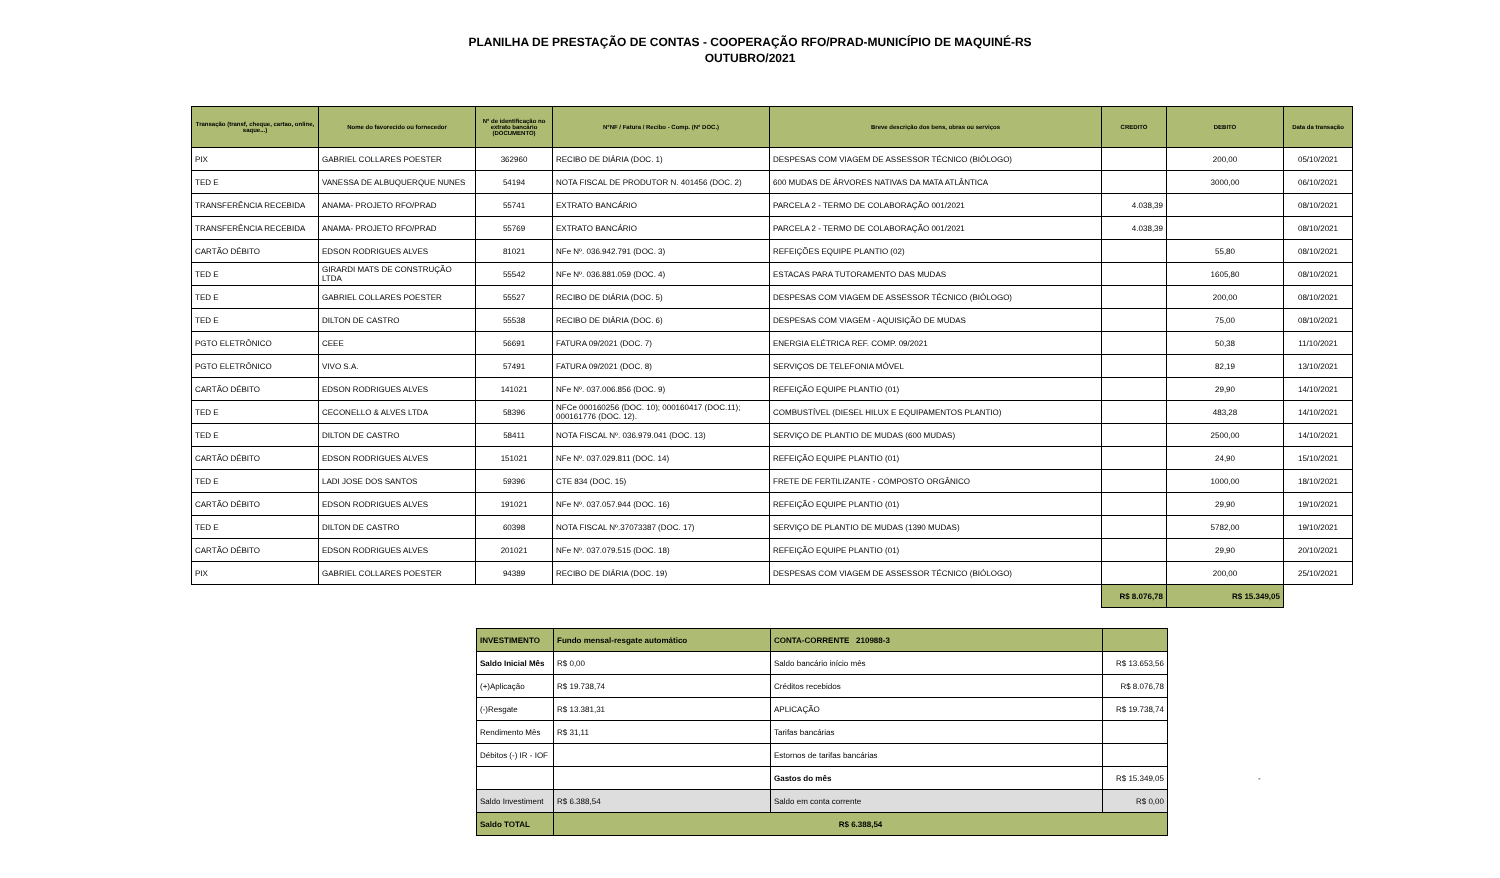PLANILHA DE PRESTAÇÃO DE CONTAS - COOPERAÇÃO RFO/PRAD-MUNICÍPIO DE MAQUINÉ-RS
OUTUBRO/2021
| Transação (transf, cheque, cartao, online, saque...) | Nome do favorecido ou fornecedor | N° de identificação no extrato bancário (DOCUMENTO) | N°NF / Fatura / Recibo - Comp. (N° DOC.) | Breve descrição dos bens, obras ou serviços | CREDITO | DEBITO | Data da transação |
| --- | --- | --- | --- | --- | --- | --- | --- |
| PIX | GABRIEL COLLARES POESTER | 362960 | RECIBO DE DIÁRIA (DOC. 1) | DESPESAS COM VIAGEM DE ASSESSOR TÉCNICO (BIÓLOGO) | | 200,00 | 05/10/2021 |
| TED E | VANESSA DE ALBUQUERQUE NUNES | 54194 | NOTA FISCAL DE PRODUTOR N. 401456 (DOC. 2) | 600 MUDAS DE ÁRVORES NATIVAS DA MATA ATLÂNTICA | | 3000,00 | 06/10/2021 |
| TRANSFERÊNCIA RECEBIDA | ANAMA- PROJETO RFO/PRAD | 55741 | EXTRATO BANCÁRIO | PARCELA 2 - TERMO DE COLABORAÇÃO 001/2021 | 4.038,39 | | 08/10/2021 |
| TRANSFERÊNCIA RECEBIDA | ANAMA- PROJETO RFO/PRAD | 55769 | EXTRATO BANCÁRIO | PARCELA 2 - TERMO DE COLABORAÇÃO 001/2021 | 4.038,39 | | 08/10/2021 |
| CARTÃO DÉBITO | EDSON RODRIGUES ALVES | 81021 | NFe Nº. 036.942.791 (DOC. 3) | REFEIÇÕES EQUIPE PLANTIO (02) | | 55,80 | 08/10/2021 |
| TED E | GIRARDI MATS DE CONSTRUÇÃO LTDA | 55542 | NFe Nº. 036.881.059 (DOC. 4) | ESTACAS PARA TUTORAMENTO DAS MUDAS | | 1605,80 | 08/10/2021 |
| TED E | GABRIEL COLLARES POESTER | 55527 | RECIBO DE DIÁRIA (DOC. 5) | DESPESAS COM VIAGEM DE ASSESSOR TÉCNICO (BIÓLOGO) | | 200,00 | 08/10/2021 |
| TED E | DILTON DE CASTRO | 55538 | RECIBO DE DIÁRIA (DOC. 6) | DESPESAS COM VIAGEM - AQUISIÇÃO DE MUDAS | | 75,00 | 08/10/2021 |
| PGTO ELETRÔNICO | CEEE | 56691 | FATURA 09/2021 (DOC. 7) | ENERGIA ELÉTRICA REF. COMP. 09/2021 | | 50,38 | 11/10/2021 |
| PGTO ELETRÔNICO | VIVO S.A. | 57491 | FATURA 09/2021 (DOC. 8) | SERVIÇOS DE TELEFONIA MÓVEL | | 82,19 | 13/10/2021 |
| CARTÃO DÉBITO | EDSON RODRIGUES ALVES | 141021 | NFe Nº. 037.006.856 (DOC. 9) | REFEIÇÃO EQUIPE PLANTIO (01) | | 29,90 | 14/10/2021 |
| TED E | CECONELLO & ALVES LTDA | 58396 | NFCe 000160256 (DOC. 10); 000160417 (DOC.11); 000161776 (DOC. 12). | COMBUSTÍVEL (DIESEL HILUX E EQUIPAMENTOS PLANTIO) | | 483,28 | 14/10/2021 |
| TED E | DILTON DE CASTRO | 58411 | NOTA FISCAL Nº. 036.979.041 (DOC. 13) | SERVIÇO DE PLANTIO DE MUDAS (600 MUDAS) | | 2500,00 | 14/10/2021 |
| CARTÃO DÉBITO | EDSON RODRIGUES ALVES | 151021 | NFe Nº. 037.029.811 (DOC. 14) | REFEIÇÃO EQUIPE PLANTIO (01) | | 24,90 | 15/10/2021 |
| TED E | LADI JOSE DOS SANTOS | 59396 | CTE 834 (DOC. 15) | FRETE DE FERTILIZANTE - COMPOSTO ORGÂNICO | | 1000,00 | 18/10/2021 |
| CARTÃO DÉBITO | EDSON RODRIGUES ALVES | 191021 | NFe Nº. 037.057.944 (DOC. 16) | REFEIÇÃO EQUIPE PLANTIO (01) | | 29,90 | 19/10/2021 |
| TED E | DILTON DE CASTRO | 60398 | NOTA FISCAL Nº.37073387 (DOC. 17) | SERVIÇO DE PLANTIO DE MUDAS (1390 MUDAS) | | 5782,00 | 19/10/2021 |
| CARTÃO DÉBITO | EDSON RODRIGUES ALVES | 201021 | NFe Nº. 037.079.515 (DOC. 18) | REFEIÇÃO EQUIPE PLANTIO (01) | | 29,90 | 20/10/2021 |
| PIX | GABRIEL COLLARES POESTER | 94389 | RECIBO DE DIÁRIA (DOC. 19) | DESPESAS COM VIAGEM DE ASSESSOR TÉCNICO (BIÓLOGO) | | 200,00 | 25/10/2021 |
| | | | | | R$ 8.076,78 | R$ 15.349,05 | |
| INVESTIMENTO | Fundo mensal-resgate automático | CONTA-CORRENTE 210988-3 | | |
| Saldo Inicial Mês | R$ 0,00 | Saldo bancário início mês | R$ 13.653,56 | |
| (+)Aplicação | R$ 19.738,74 | Créditos recebidos | R$ 8.076,78 | |
| (-)Resgate | R$ 13.381,31 | APLICAÇÃO | R$ 19.738,74 | |
| Rendimento Mês | R$ 31,11 | Tarifas bancárias | | |
| Débitos (-) IR - IOF | | Estornos de tarifas bancárias | | |
| | | Gastos do mês | R$ 15.349,05 | - |
| Saldo Investiment | R$ 6.388,54 | Saldo em conta corrente | R$ 0,00 | |
| Saldo TOTAL | R$ 6.388,54 | | | |